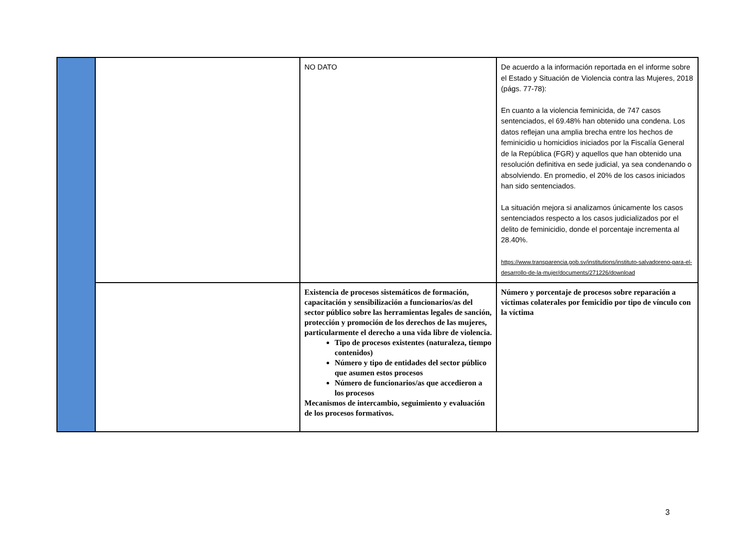| | | NO DATO | De acuerdo a la información reportada en el informe sobre el Estado y Situación de Violencia contra las Mujeres, 2018 (págs. 77-78): En cuanto a la violencia feminicida, de 747 casos sentenciados, el 69.48% han obtenido una condena. Los datos reflejan una amplia brecha entre los hechos de feminicidio u homicidios iniciados por la Fiscalía General de la República (FGR) y aquellos que han obtenido una resolución definitiva en sede judicial, ya sea condenando o absolviendo. En promedio, el 20% de los casos iniciados han sido sentenciados. La situación mejora si analizamos únicamente los casos sentenciados respecto a los casos judicializados por el delito de feminicidio, donde el porcentaje incrementa al 28.40%. https://www.transparencia.gob.sv/institutions/instituto-salvadoreno-para-el-desarrollo-de-la-mujer/documents/271226/download |
| | | Existencia de procesos sistemáticos de formación, capacitación y sensibilización a funcionarios/as del sector público sobre las herramientas legales de sanción, protección y promoción de los derechos de las mujeres, particularmente el derecho a una vida libre de violencia. Tipo de procesos existentes (naturaleza, tiempo contenidos) Número y tipo de entidades del sector público que asumen estos procesos Número de funcionarios/as que accedieron a los procesos Mecanismos de intercambio, seguimiento y evaluación de los procesos formativos. | Número y porcentaje de procesos sobre reparación a víctimas colaterales por femicidio por tipo de vínculo con la víctima |
3